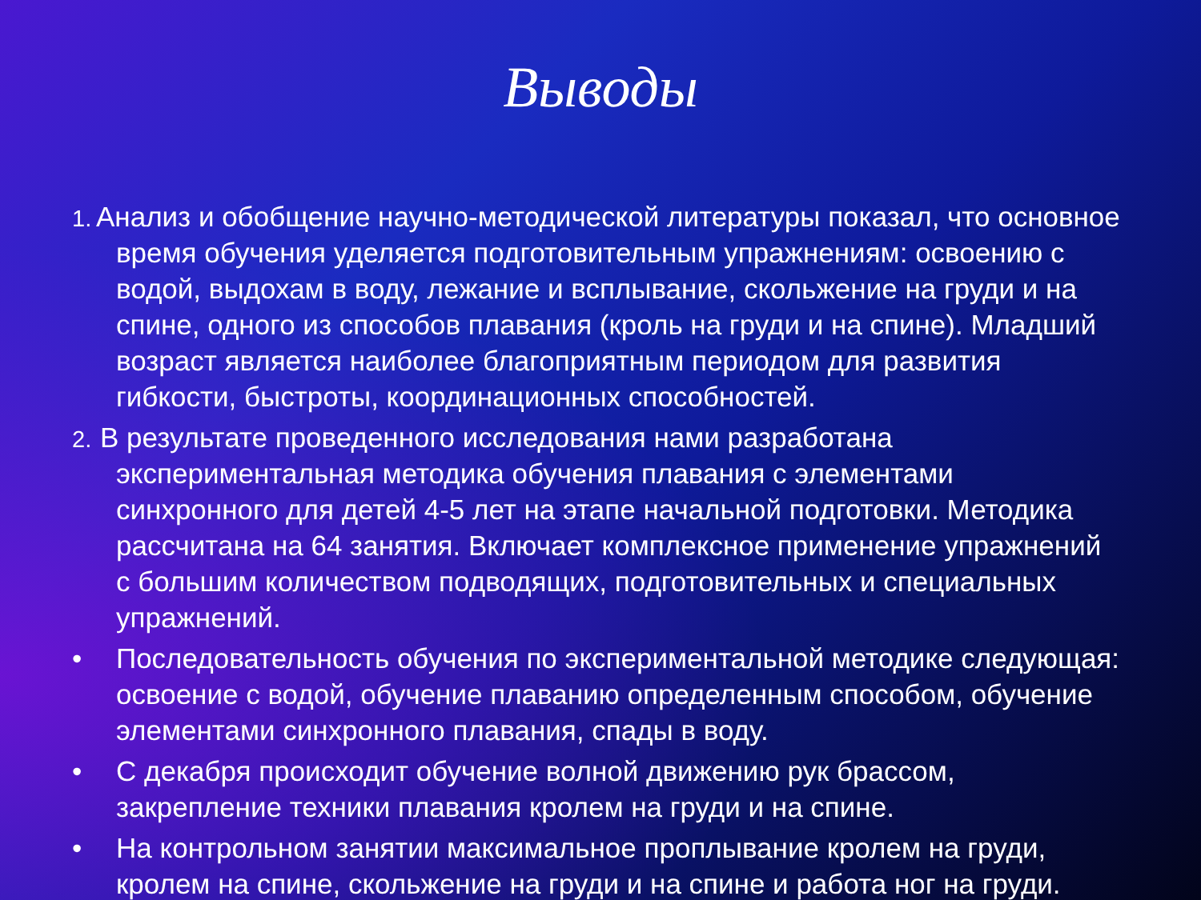Выводы
1. Анализ и обобщение научно-методической литературы показал, что основное время обучения уделяется подготовительным упражнениям: освоению с водой, выдохам в воду, лежание и всплывание, скольжение на груди и на спине, одного из способов плавания (кроль на груди и на спине). Младший возраст является наиболее благоприятным периодом для развития гибкости, быстроты, координационных способностей.
2. В результате проведенного исследования нами разработана экспериментальная методика обучения плавания с элементами синхронного для детей 4-5 лет на этапе начальной подготовки. Методика рассчитана на 64 занятия. Включает комплексное применение упражнений с большим количеством подводящих, подготовительных и специальных упражнений.
• Последовательность обучения по экспериментальной методике следующая: освоение с водой, обучение плаванию определенным способом, обучение элементами синхронного плавания, спады в воду.
• С декабря происходит обучение волной движению рук брассом, закрепление техники плавания кролем на груди и на спине.
• На контрольном занятии максимальное проплывание кролем на груди, кролем на спине, скольжение на груди и на спине и работа ног на груди.